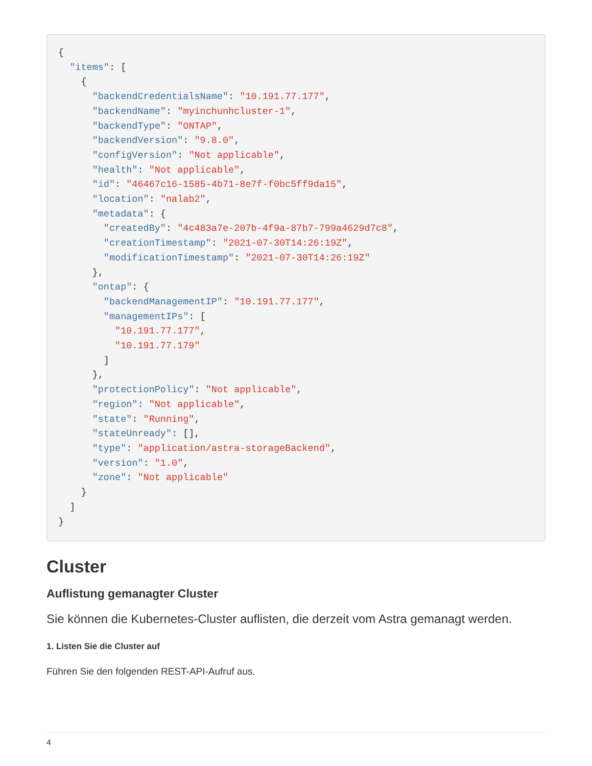{
  "items": [
    {
      "backendCredentialsName": "10.191.77.177",
      "backendName": "myinchunhcluster-1",
      "backendType": "ONTAP",
      "backendVersion": "9.8.0",
      "configVersion": "Not applicable",
      "health": "Not applicable",
      "id": "46467c16-1585-4b71-8e7f-f0bc5ff9da15",
      "location": "nalab2",
      "metadata": {
        "createdBy": "4c483a7e-207b-4f9a-87b7-799a4629d7c8",
        "creationTimestamp": "2021-07-30T14:26:19Z",
        "modificationTimestamp": "2021-07-30T14:26:19Z"
      },
      "ontap": {
        "backendManagementIP": "10.191.77.177",
        "managementIPs": [
          "10.191.77.177",
          "10.191.77.179"
        ]
      },
      "protectionPolicy": "Not applicable",
      "region": "Not applicable",
      "state": "Running",
      "stateUnready": [],
      "type": "application/astra-storageBackend",
      "version": "1.0",
      "zone": "Not applicable"
    }
  ]
}
Cluster
Auflistung gemanagter Cluster
Sie können die Kubernetes-Cluster auflisten, die derzeit vom Astra gemanagt werden.
1. Listen Sie die Cluster auf
Führen Sie den folgenden REST-API-Aufruf aus.
4